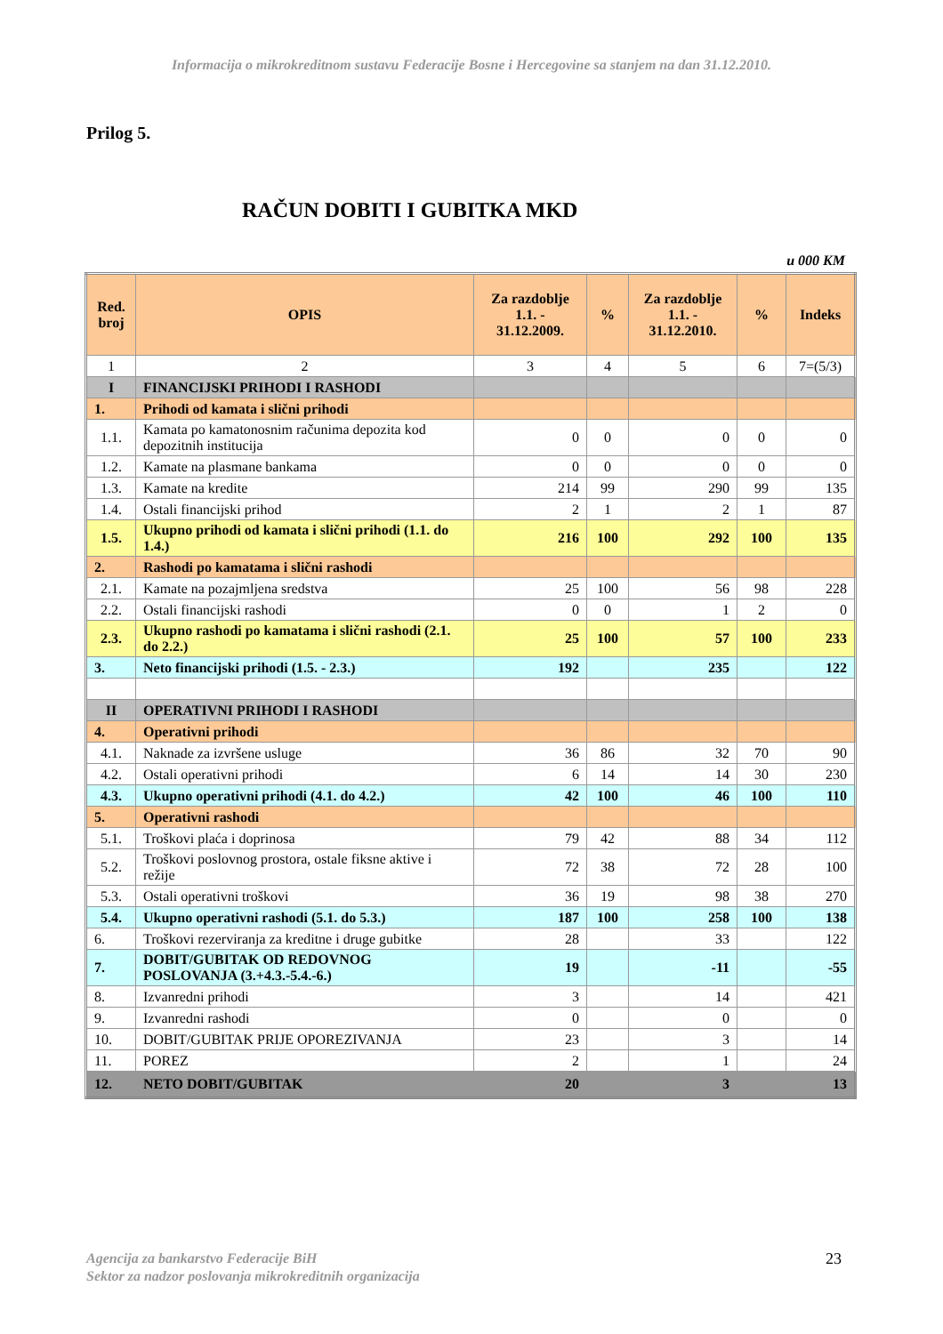Informacija o mikrokreditnom sustavu Federacije Bosne i Hercegovine sa stanjem na dan 31.12.2010.
Prilog 5.
RAČUN DOBITI I GUBITKA MKD
u 000 KM
| Red. broj | OPIS | Za razdoblje 1.1. - 31.12.2009. | % | Za razdoblje 1.1. - 31.12.2010. | % | Indeks |
| --- | --- | --- | --- | --- | --- | --- |
| 1 | 2 | 3 | 4 | 5 | 6 | 7=(5/3) |
| I | FINANCIJSKI PRIHODI I RASHODI | | | | | |
| 1. | Prihodi od kamata i slični prihodi | | | | | |
| 1.1. | Kamata po kamatonosnim računima depozita kod depozitnih institucija | 0 | 0 | 0 | 0 | 0 |
| 1.2. | Kamate na plasmane bankama | 0 | 0 | 0 | 0 | 0 |
| 1.3. | Kamate na kredite | 214 | 99 | 290 | 99 | 135 |
| 1.4. | Ostali financijski prihod | 2 | 1 | 2 | 1 | 87 |
| 1.5. | Ukupno prihodi od kamata i slični prihodi (1.1. do 1.4.) | 216 | 100 | 292 | 100 | 135 |
| 2. | Rashodi po kamatama i slični rashodi | | | | | |
| 2.1. | Kamate na pozajmljena sredstva | 25 | 100 | 56 | 98 | 228 |
| 2.2. | Ostali financijski rashodi | 0 | 0 | 1 | 2 | 0 |
| 2.3. | Ukupno rashodi po kamatama i slični rashodi (2.1. do 2.2.) | 25 | 100 | 57 | 100 | 233 |
| 3. | Neto financijski prihodi (1.5. - 2.3.) | 192 | | 235 | | 122 |
| II | OPERATIVNI PRIHODI I RASHODI | | | | | |
| 4. | Operativni prihodi | | | | | |
| 4.1. | Naknade za izvršene usluge | 36 | 86 | 32 | 70 | 90 |
| 4.2. | Ostali operativni prihodi | 6 | 14 | 14 | 30 | 230 |
| 4.3. | Ukupno operativni prihodi (4.1. do 4.2.) | 42 | 100 | 46 | 100 | 110 |
| 5. | Operativni rashodi | | | | | |
| 5.1. | Troškovi plaća i doprinosa | 79 | 42 | 88 | 34 | 112 |
| 5.2. | Troškovi poslovnog prostora, ostale fiksne aktive i režije | 72 | 38 | 72 | 28 | 100 |
| 5.3. | Ostali operativni troškovi | 36 | 19 | 98 | 38 | 270 |
| 5.4. | Ukupno operativni rashodi (5.1. do 5.3.) | 187 | 100 | 258 | 100 | 138 |
| 6. | Troškovi rezerviranja za kreditne i druge gubitke | 28 | | 33 | | 122 |
| 7. | DOBIT/GUBITAK OD REDOVNOG POSLOVANJA (3.+4.3.-5.4.-6.) | 19 | | -11 | | -55 |
| 8. | Izvanredni prihodi | 3 | | 14 | | 421 |
| 9. | Izvanredni rashodi | 0 | | 0 | | 0 |
| 10. | DOBIT/GUBITAK PRIJE OPOREZIVANJA | 23 | | 3 | | 14 |
| 11. | POREZ | 2 | | 1 | | 24 |
| 12. | NETO DOBIT/GUBITAK | 20 | | 3 | | 13 |
Agencija za bankarstvo Federacije BiH
Sektor za nadzor poslovanja mikrokreditnih organizacija
23